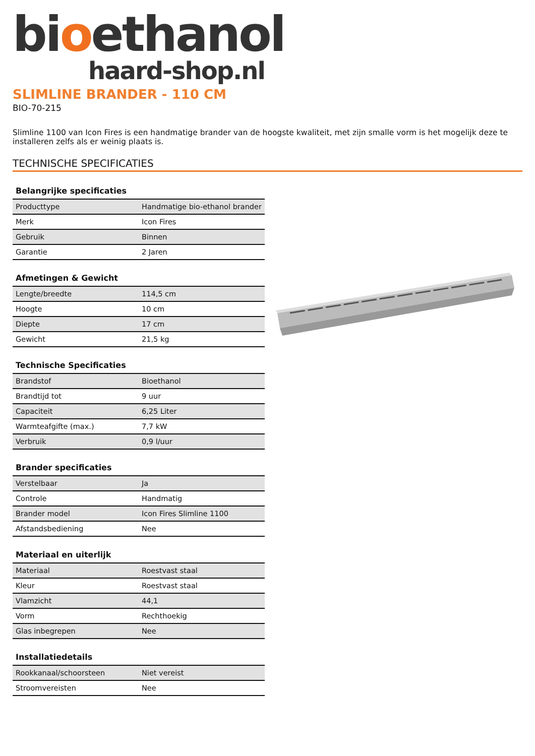bioethanol
haard-shop.nl
SLIMLINE BRANDER - 110 CM
BIO-70-215
Slimline 1100 van Icon Fires is een handmatige brander van de hoogste kwaliteit, met zijn smalle vorm is het mogelijk deze te installeren zelfs als er weinig plaats is.
TECHNISCHE SPECIFICATIES
Belangrijke specificaties
| Producttype | Handmatige bio-ethanol brander |
| Merk | Icon Fires |
| Gebruik | Binnen |
| Garantie | 2 Jaren |
Afmetingen & Gewicht
| Lengte/breedte | 114,5 cm |
| Hoogte | 10 cm |
| Diepte | 17 cm |
| Gewicht | 21,5 kg |
Technische Specificaties
| Brandstof | Bioethanol |
| Brandtijd tot | 9 uur |
| Capaciteit | 6,25 Liter |
| Warmteafgifte (max.) | 7,7 kW |
| Verbruik | 0,9 l/uur |
Brander specificaties
| Verstelbaar | Ja |
| Controle | Handmatig |
| Brander model | Icon Fires Slimline 1100 |
| Afstandsbediening | Nee |
Materiaal en uiterlijk
| Materiaal | Roestvast staal |
| Kleur | Roestvast staal |
| Vlamzicht | 44,1 |
| Vorm | Rechthoekig |
| Glas inbegrepen | Nee |
Installatiedetails
| Rookkanaal/schoorsteen | Niet vereist |
| Stroomvereisten | Nee |